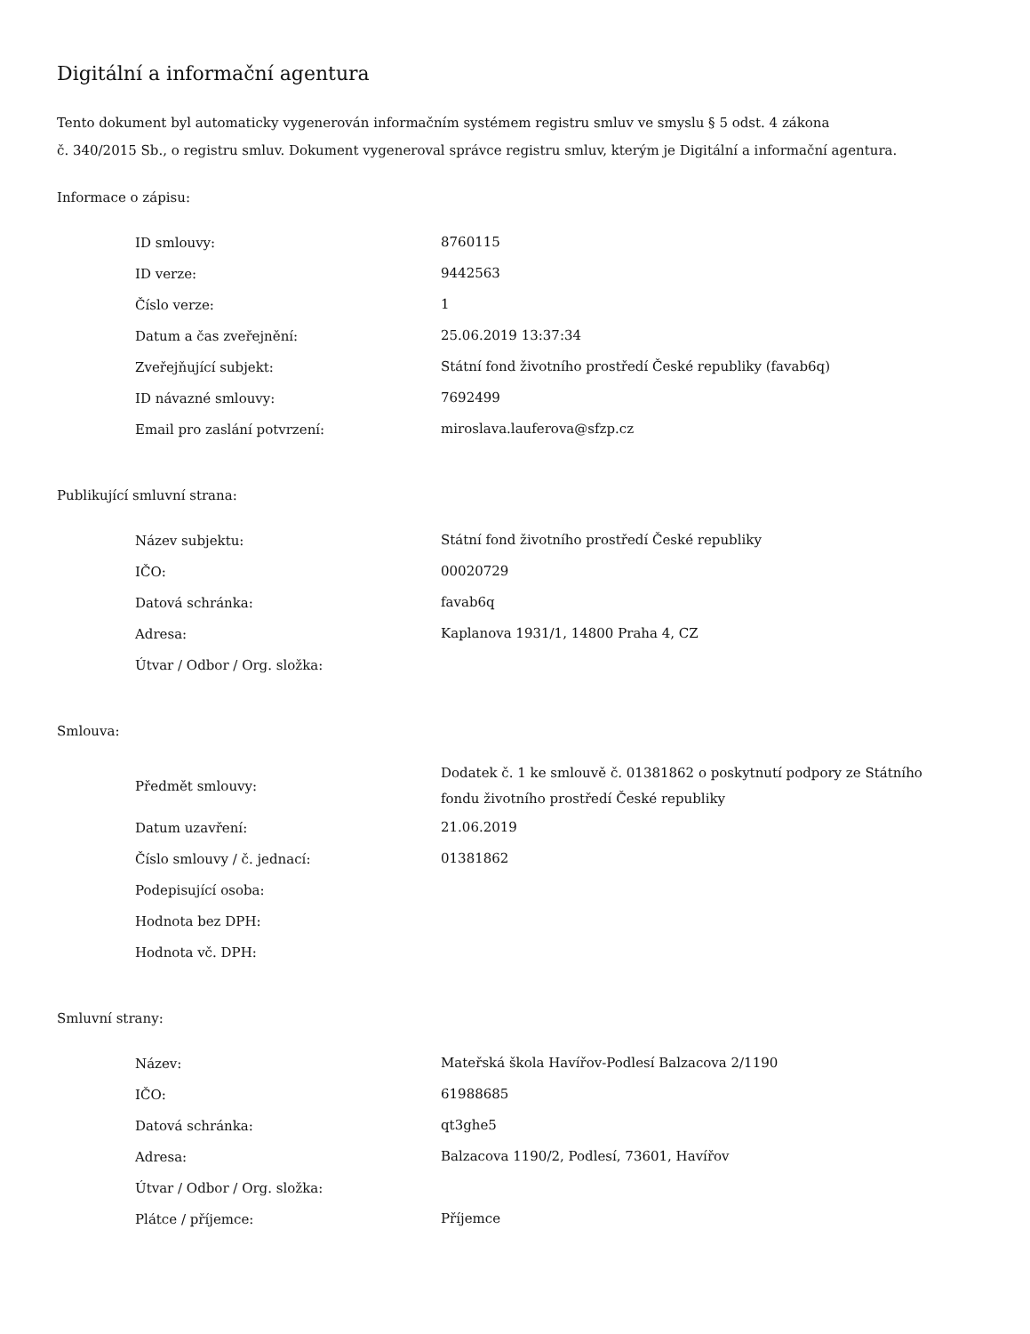Digitální a informační agentura
Tento dokument byl automaticky vygenerován informačním systémem registru smluv ve smyslu § 5 odst. 4 zákona
č. 340/2015 Sb., o registru smluv. Dokument vygeneroval správce registru smluv, kterým je Digitální a informační agentura.
Informace o zápisu:
| ID smlouvy: | 8760115 |
| ID verze: | 9442563 |
| Číslo verze: | 1 |
| Datum a čas zveřejnění: | 25.06.2019 13:37:34 |
| Zveřejňující subjekt: | Státní fond životního prostředí České republiky (favab6q) |
| ID návazné smlouvy: | 7692499 |
| Email pro zaslání potvrzení: | miroslava.lauferova@sfzp.cz |
Publikující smluvní strana:
| Název subjektu: | Státní fond životního prostředí České republiky |
| IČO: | 00020729 |
| Datová schránka: | favab6q |
| Adresa: | Kaplanova 1931/1, 14800 Praha 4, CZ |
| Útvar / Odbor / Org. složka: | |
Smlouva:
| Předmět smlouvy: | Dodatek č. 1 ke smlouvě č. 01381862 o poskytnutí podpory ze Státního fondu životního prostředí České republiky |
| Datum uzavření: | 21.06.2019 |
| Číslo smlouvy / č. jednací: | 01381862 |
| Podepisující osoba: | |
| Hodnota bez DPH: | |
| Hodnota vč. DPH: | |
Smluvní strany:
| Název: | Mateřská škola Havířov-Podlesí Balzacova 2/1190 |
| IČO: | 61988685 |
| Datová schránka: | qt3ghe5 |
| Adresa: | Balzacova 1190/2, Podlesí, 73601, Havířov |
| Útvar / Odbor / Org. složka: | |
| Plátce / příjemce: | Příjemce |